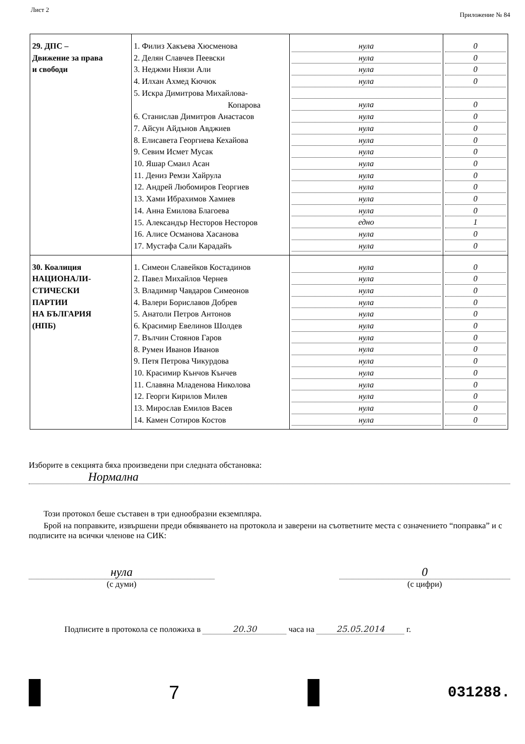Лист 2 Приложение № 84
| 29. ДПС – Движение за права и свободи | 1. Филиз Хакъева Хюсменова 2. Делян Славчев Пеевски 3. Неджми Ниязи Али 4. Илхан Ахмед Кючюк 5. Искра Димитрова Михайлова- Копарова 6. Станислав Димитров Анастасов 7. Айсун Айдънов Авджиев 8. Елисавета Георгиева Кехайова 9. Севим Исмет Мусак 10. Яшар Смаил Асан 11. Дениз Ремзи Хайрула 12. Андрей Любомиров Георгиев 13. Хами Ибрахимов Хамиев 14. Анна Емилова Благоева 15. Александър Несторов Несторов 16. Алисе Османова Хасанова 17. Мустафа Сали Карадайъ | нула нула нула нула нула нула нула нула нула нула нула нула нула нула едно нула нула | 0 0 0 0 0 0 0 0 0 0 0 0 0 0 1 0 0 |
| 30. Коалиция НАЦИОНАЛИ- СТИЧЕСКИ ПАРТИИ НА БЪЛГАРИЯ (НПБ) | 1. Симеон Славейков Костадинов 2. Павел Михайлов Чернев 3. Владимир Чавдаров Симеонов 4. Валери Бориславов Добрев 5. Анатоли Петров Антонов 6. Красимир Евелинов Шолдев 7. Вълчин Стоянов Гаров 8. Румен Иванов Иванов 9. Петя Петрова Чикурдова 10. Красимир Кънчов Кънчев 11. Славяна Младенова Николова 12. Георги Кирилов Милев 13. Мирослав Емилов Васев 14. Камен Сотиров Костов | нула нула нула нула нула нула нула нула нула нула нула нула нула нула | 0 0 0 0 0 0 0 0 0 0 0 0 0 0 |
Изборите в секцията бяха произведени при следната обстановка:
Нормална
Този протокол беше съставен в три еднообразни екземпляра.
Брой на поправките, извършени преди обявяването на протокола и заверени на съответните места с означението “поправка” и с подписите на всички членове на СИК:
нула
(с думи)
0
(с цифри)
Подписите в протокола се положиха в 20.30 часа на 25.05.2014 г.
7
031288.